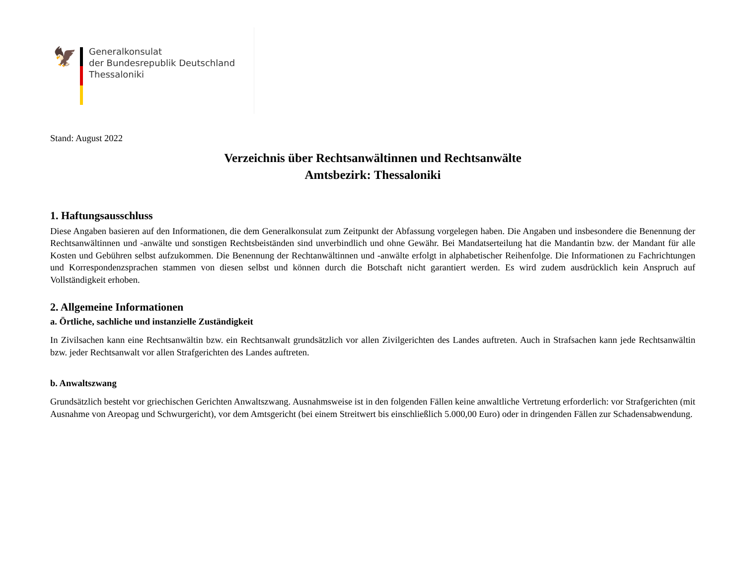🦅
Generalkonsulat
der Bundesrepublik Deutschland
Thessaloniki
Stand: August 2022
Verzeichnis über Rechtsanwältinnen und Rechtsanwälte
Amtsbezirk: Thessaloniki
1. Haftungsausschluss
Diese Angaben basieren auf den Informationen, die dem Generalkonsulat zum Zeitpunkt der Abfassung vorgelegen haben. Die Angaben und insbesondere die Benennung der Rechtsanwältinnen und -anwälte und sonstigen Rechtsbeiständen sind unverbindlich und ohne Gewähr. Bei Mandatserteilung hat die Mandantin bzw. der Mandant für alle Kosten und Gebühren selbst aufzukommen. Die Benennung der Rechtanwältinnen und -anwälte erfolgt in alphabetischer Reihenfolge. Die Informationen zu Fachrichtungen und Korrespondenzsprachen stammen von diesen selbst und können durch die Botschaft nicht garantiert werden. Es wird zudem ausdrücklich kein Anspruch auf Vollständigkeit erhoben.
2. Allgemeine Informationen
a. Örtliche, sachliche und instanzielle Zuständigkeit
In Zivilsachen kann eine Rechtsanwältin bzw. ein Rechtsanwalt grundsätzlich vor allen Zivilgerichten des Landes auftreten. Auch in Strafsachen kann jede Rechtsanwältin bzw. jeder Rechtsanwalt vor allen Strafgerichten des Landes auftreten.
b. Anwaltszwang
Grundsätzlich besteht vor griechischen Gerichten Anwaltszwang. Ausnahmsweise ist in den folgenden Fällen keine anwaltliche Vertretung erforderlich: vor Strafgerichten (mit Ausnahme von Areopag und Schwurgericht), vor dem Amtsgericht (bei einem Streitwert bis einschließlich 5.000,00 Euro) oder in dringenden Fällen zur Schadensabwendung.